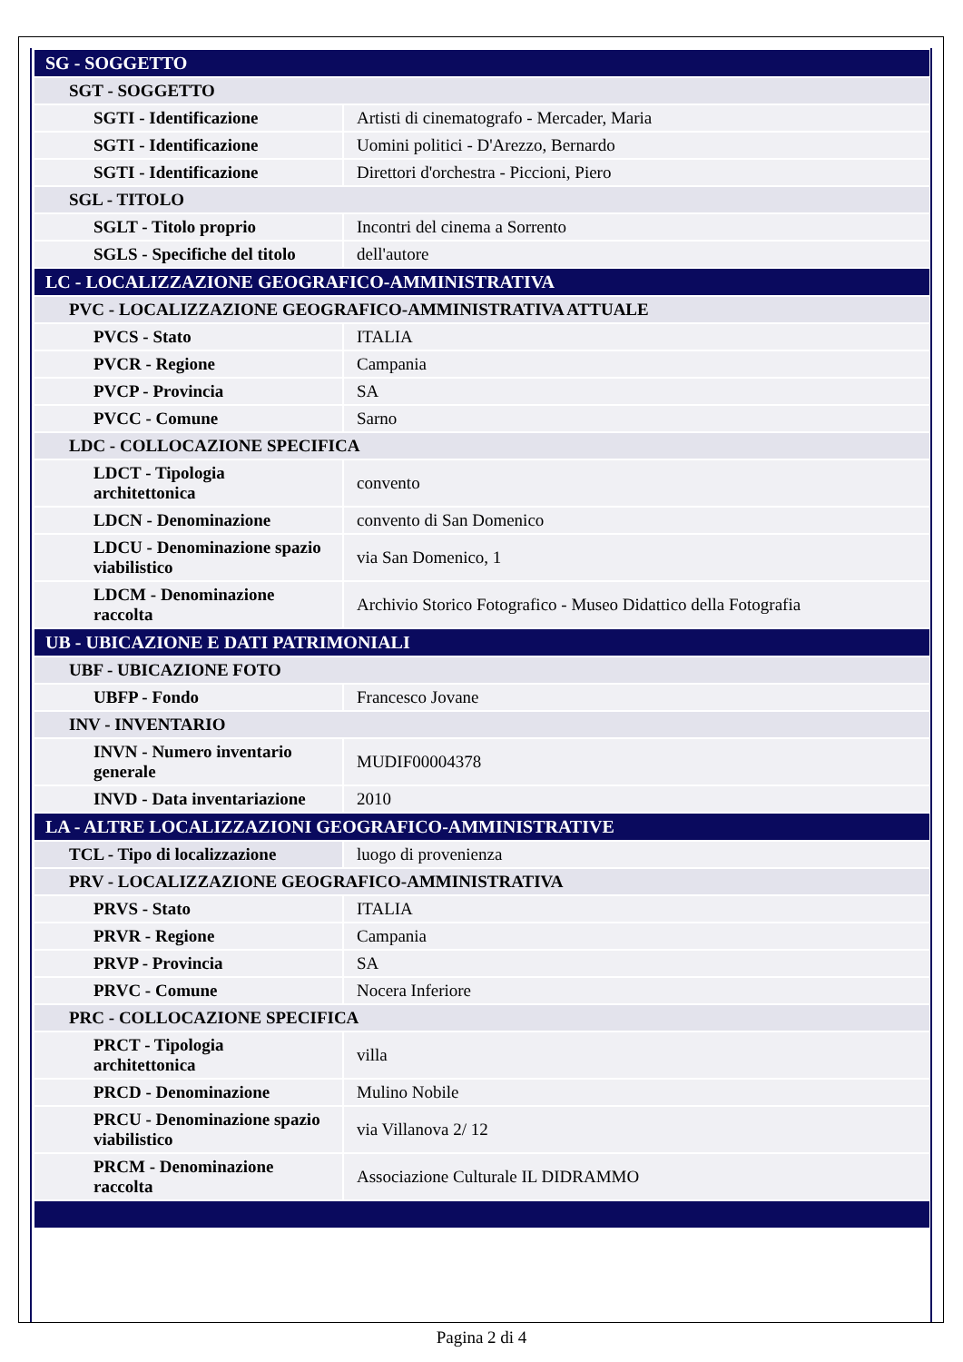| SG - SOGGETTO | |
| SGT - SOGGETTO | |
| SGTI - Identificazione | Artisti di cinematografo - Mercader, Maria |
| SGTI - Identificazione | Uomini politici - D'Arezzo, Bernardo |
| SGTI - Identificazione | Direttori d'orchestra - Piccioni, Piero |
| SGL - TITOLO | |
| SGLT - Titolo proprio | Incontri del cinema a Sorrento |
| SGLS - Specifiche del titolo | dell'autore |
| LC - LOCALIZZAZIONE GEOGRAFICO-AMMINISTRATIVA | |
| PVC - LOCALIZZAZIONE GEOGRAFICO-AMMINISTRATIVA ATTUALE | |
| PVCS - Stato | ITALIA |
| PVCR - Regione | Campania |
| PVCP - Provincia | SA |
| PVCC - Comune | Sarno |
| LDC - COLLOCAZIONE SPECIFICA | |
| LDCT - Tipologia architettonica | convento |
| LDCN - Denominazione | convento di San Domenico |
| LDCU - Denominazione spazio viabilistico | via San Domenico, 1 |
| LDCM - Denominazione raccolta | Archivio Storico Fotografico - Museo Didattico della Fotografia |
| UB - UBICAZIONE E DATI PATRIMONIALI | |
| UBF - UBICAZIONE FOTO | |
| UBFP - Fondo | Francesco Jovane |
| INV - INVENTARIO | |
| INVN - Numero inventario generale | MUDIF00004378 |
| INVD - Data inventariazione | 2010 |
| LA - ALTRE LOCALIZZAZIONI GEOGRAFICO-AMMINISTRATIVE | |
| TCL - Tipo di localizzazione | luogo di provenienza |
| PRV - LOCALIZZAZIONE GEOGRAFICO-AMMINISTRATIVA | |
| PRVS - Stato | ITALIA |
| PRVR - Regione | Campania |
| PRVP - Provincia | SA |
| PRVC - Comune | Nocera Inferiore |
| PRC - COLLOCAZIONE SPECIFICA | |
| PRCT - Tipologia architettonica | villa |
| PRCD - Denominazione | Mulino Nobile |
| PRCU - Denominazione spazio viabilistico | via Villanova 2/ 12 |
| PRCM - Denominazione raccolta | Associazione Culturale IL DIDRAMMO |
Pagina 2 di 4